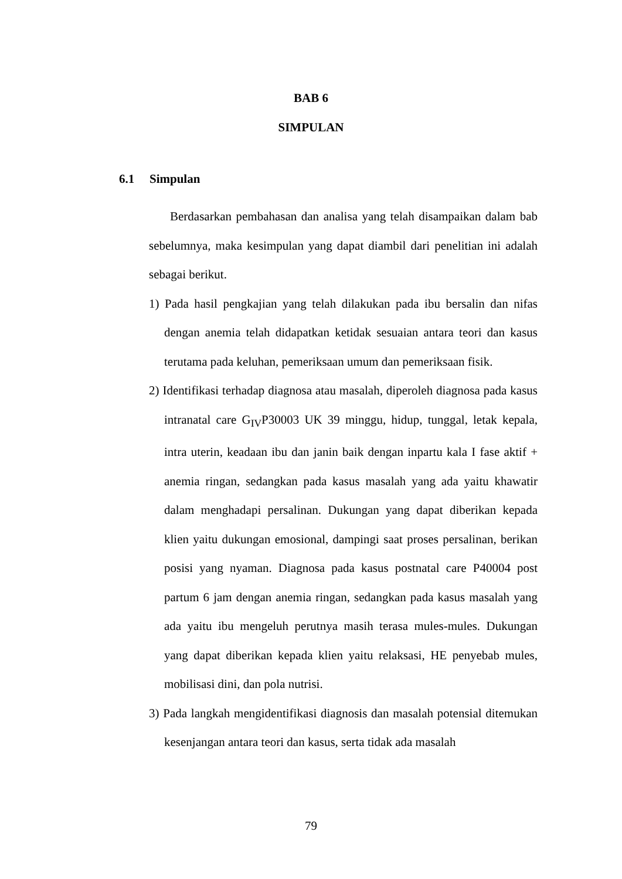BAB 6
SIMPULAN
6.1 Simpulan
Berdasarkan pembahasan dan analisa yang telah disampaikan dalam bab sebelumnya, maka kesimpulan yang dapat diambil dari penelitian ini adalah sebagai berikut.
1) Pada hasil pengkajian yang telah dilakukan pada ibu bersalin dan nifas dengan anemia telah didapatkan ketidak sesuaian antara teori dan kasus terutama pada keluhan, pemeriksaan umum dan pemeriksaan fisik.
2) Identifikasi terhadap diagnosa atau masalah, diperoleh diagnosa pada kasus intranatal care G<sub>IV</sub>P30003 UK 39 minggu, hidup, tunggal, letak kepala, intra uterin, keadaan ibu dan janin baik dengan inpartu kala I fase aktif + anemia ringan, sedangkan pada kasus masalah yang ada yaitu khawatir dalam menghadapi persalinan. Dukungan yang dapat diberikan kepada klien yaitu dukungan emosional, dampingi saat proses persalinan, berikan posisi yang nyaman. Diagnosa pada kasus postnatal care P40004 post partum 6 jam dengan anemia ringan, sedangkan pada kasus masalah yang ada yaitu ibu mengeluh perutnya masih terasa mules-mules. Dukungan yang dapat diberikan kepada klien yaitu relaksasi, HE penyebab mules, mobilisasi dini, dan pola nutrisi.
3) Pada langkah mengidentifikasi diagnosis dan masalah potensial ditemukan kesenjangan antara teori dan kasus, serta tidak ada masalah
79